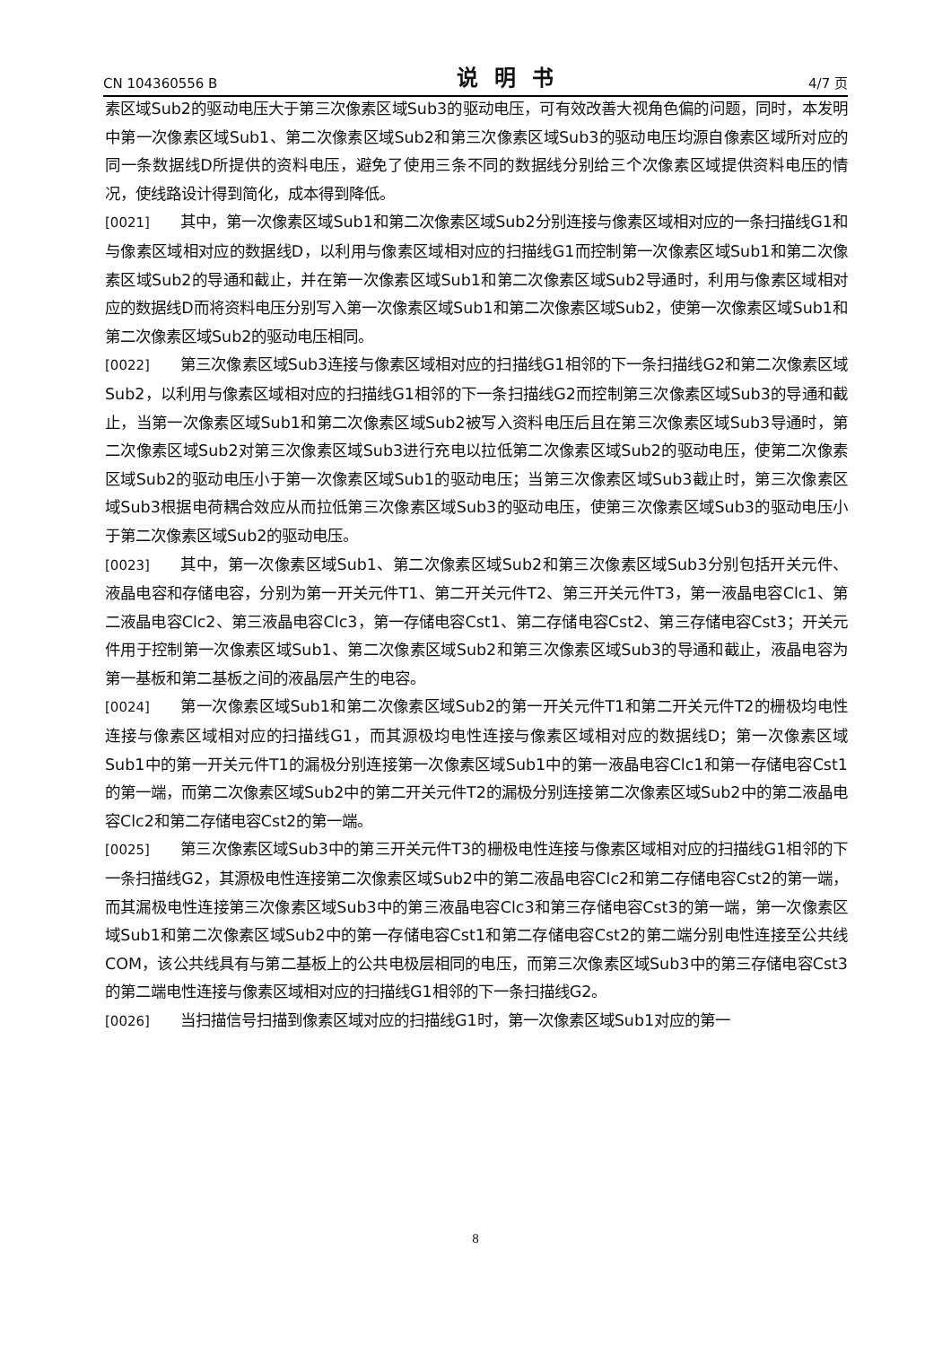CN 104360556 B 说明书 4/7 页
素区域Sub2的驱动电压大于第三次像素区域Sub3的驱动电压，可有效改善大视角色偏的问题，同时，本发明中第一次像素区域Sub1、第二次像素区域Sub2和第三次像素区域Sub3的驱动电压均源自像素区域所对应的同一条数据线D所提供的资料电压，避免了使用三条不同的数据线分别给三个次像素区域提供资料电压的情况，使线路设计得到简化，成本得到降低。
[0021] 其中，第一次像素区域Sub1和第二次像素区域Sub2分别连接与像素区域相对应的一条扫描线G1和与像素区域相对应的数据线D，以利用与像素区域相对应的扫描线G1而控制第一次像素区域Sub1和第二次像素区域Sub2的导通和截止，并在第一次像素区域Sub1和第二次像素区域Sub2导通时，利用与像素区域相对应的数据线D而将资料电压分别写入第一次像素区域Sub1和第二次像素区域Sub2，使第一次像素区域Sub1和第二次像素区域Sub2的驱动电压相同。
[0022] 第三次像素区域Sub3连接与像素区域相对应的扫描线G1相邻的下一条扫描线G2和第二次像素区域Sub2，以利用与像素区域相对应的扫描线G1相邻的下一条扫描线G2而控制第三次像素区域Sub3的导通和截止，当第一次像素区域Sub1和第二次像素区域Sub2被写入资料电压后且在第三次像素区域Sub3导通时，第二次像素区域Sub2对第三次像素区域Sub3进行充电以拉低第二次像素区域Sub2的驱动电压，使第二次像素区域Sub2的驱动电压小于第一次像素区域Sub1的驱动电压；当第三次像素区域Sub3截止时，第三次像素区域Sub3根据电荷耦合效应从而拉低第三次像素区域Sub3的驱动电压，使第三次像素区域Sub3的驱动电压小于第二次像素区域Sub2的驱动电压。
[0023] 其中，第一次像素区域Sub1、第二次像素区域Sub2和第三次像素区域Sub3分别包括开关元件、液晶电容和存储电容，分别为第一开关元件T1、第二开关元件T2、第三开关元件T3，第一液晶电容Clc1、第二液晶电容Clc2、第三液晶电容Clc3，第一存储电容Cst1、第二存储电容Cst2、第三存储电容Cst3；开关元件用于控制第一次像素区域Sub1、第二次像素区域Sub2和第三次像素区域Sub3的导通和截止，液晶电容为第一基板和第二基板之间的液晶层产生的电容。
[0024] 第一次像素区域Sub1和第二次像素区域Sub2的第一开关元件T1和第二开关元件T2的栅极均电性连接与像素区域相对应的扫描线G1，而其源极均电性连接与像素区域相对应的数据线D；第一次像素区域Sub1中的第一开关元件T1的漏极分别连接第一次像素区域Sub1中的第一液晶电容Clc1和第一存储电容Cst1的第一端，而第二次像素区域Sub2中的第二开关元件T2的漏极分别连接第二次像素区域Sub2中的第二液晶电容Clc2和第二存储电容Cst2的第一端。
[0025] 第三次像素区域Sub3中的第三开关元件T3的栅极电性连接与像素区域相对应的扫描线G1相邻的下一条扫描线G2，其源极电性连接第二次像素区域Sub2中的第二液晶电容Clc2和第二存储电容Cst2的第一端，而其漏极电性连接第三次像素区域Sub3中的第三液晶电容Clc3和第三存储电容Cst3的第一端，第一次像素区域Sub1和第二次像素区域Sub2中的第一存储电容Cst1和第二存储电容Cst2的第二端分别电性连接至公共线COM，该公共线具有与第二基板上的公共电极层相同的电压，而第三次像素区域Sub3中的第三存储电容Cst3的第二端电性连接与像素区域相对应的扫描线G1相邻的下一条扫描线G2。
[0026] 当扫描信号扫描到像素区域对应的扫描线G1时，第一次像素区域Sub1对应的第一
8